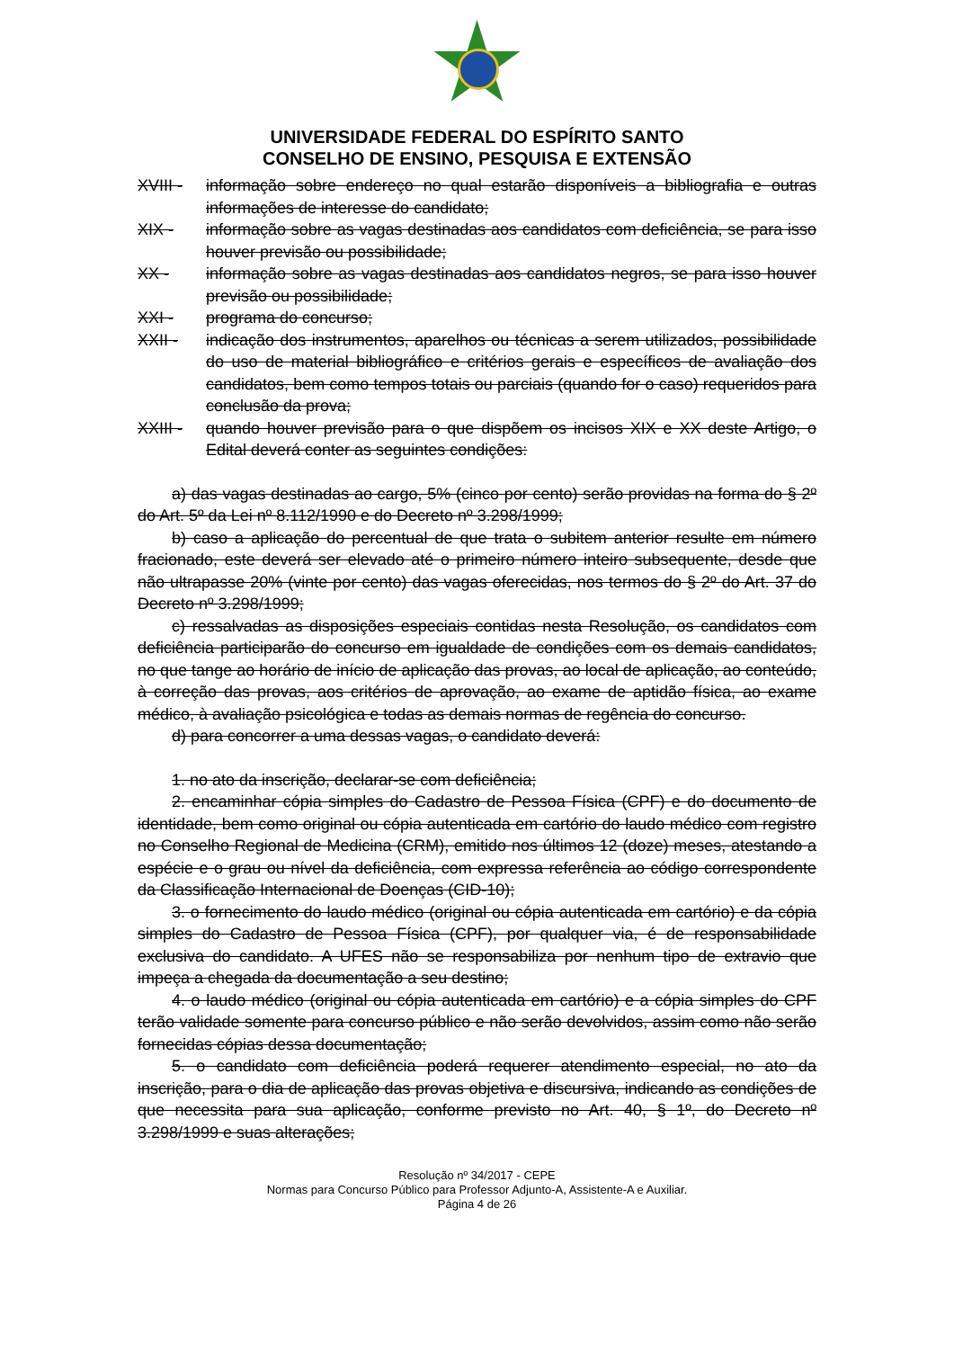UNIVERSIDADE FEDERAL DO ESPÍRITO SANTO
CONSELHO DE ENSINO, PESQUISA E EXTENSÃO
XVIII - informação sobre endereço no qual estarão disponíveis a bibliografia e outras informações de interesse do candidato;
XIX - informação sobre as vagas destinadas aos candidatos com deficiência, se para isso houver previsão ou possibilidade;
XX - informação sobre as vagas destinadas aos candidatos negros, se para isso houver previsão ou possibilidade;
XXI - programa do concurso;
XXII - indicação dos instrumentos, aparelhos ou técnicas a serem utilizados, possibilidade do uso de material bibliográfico e critérios gerais e específicos de avaliação dos candidatos, bem como tempos totais ou parciais (quando for o caso) requeridos para conclusão da prova;
XXIII - quando houver previsão para o que dispõem os incisos XIX e XX deste Artigo, o Edital deverá conter as seguintes condições:
a) das vagas destinadas ao cargo, 5% (cinco por cento) serão providas na forma do § 2º do Art. 5º da Lei nº 8.112/1990 e do Decreto nº 3.298/1999;
b) caso a aplicação do percentual de que trata o subitem anterior resulte em número fracionado, este deverá ser elevado até o primeiro número inteiro subsequente, desde que não ultrapasse 20% (vinte por cento) das vagas oferecidas, nos termos do § 2º do Art. 37 do Decreto nº 3.298/1999;
c) ressalvadas as disposições especiais contidas nesta Resolução, os candidatos com deficiência participarão do concurso em igualdade de condições com os demais candidatos, no que tange ao horário de início de aplicação das provas, ao local de aplicação, ao conteúdo, à correção das provas, aos critérios de aprovação, ao exame de aptidão física, ao exame médico, à avaliação psicológica e todas as demais normas de regência do concurso.
d) para concorrer a uma dessas vagas, o candidato deverá:
1. no ato da inscrição, declarar-se com deficiência;
2. encaminhar cópia simples do Cadastro de Pessoa Física (CPF) e do documento de identidade, bem como original ou cópia autenticada em cartório do laudo médico com registro no Conselho Regional de Medicina (CRM), emitido nos últimos 12 (doze) meses, atestando a espécie e o grau ou nível da deficiência, com expressa referência ao código correspondente da Classificação Internacional de Doenças (CID-10);
3. o fornecimento do laudo médico (original ou cópia autenticada em cartório) e da cópia simples do Cadastro de Pessoa Física (CPF), por qualquer via, é de responsabilidade exclusiva do candidato. A UFES não se responsabiliza por nenhum tipo de extravio que impeça a chegada da documentação a seu destino;
4. o laudo médico (original ou cópia autenticada em cartório) e a cópia simples do CPF terão validade somente para concurso público e não serão devolvidos, assim como não serão fornecidas cópias dessa documentação;
5. o candidato com deficiência poderá requerer atendimento especial, no ato da inscrição, para o dia de aplicação das provas objetiva e discursiva, indicando as condições de que necessita para sua aplicação, conforme previsto no Art. 40, § 1º, do Decreto nº 3.298/1999 e suas alterações;
Resolução nº 34/2017 - CEPE
Normas para Concurso Público para Professor Adjunto-A, Assistente-A e Auxiliar.
Página 4 de 26